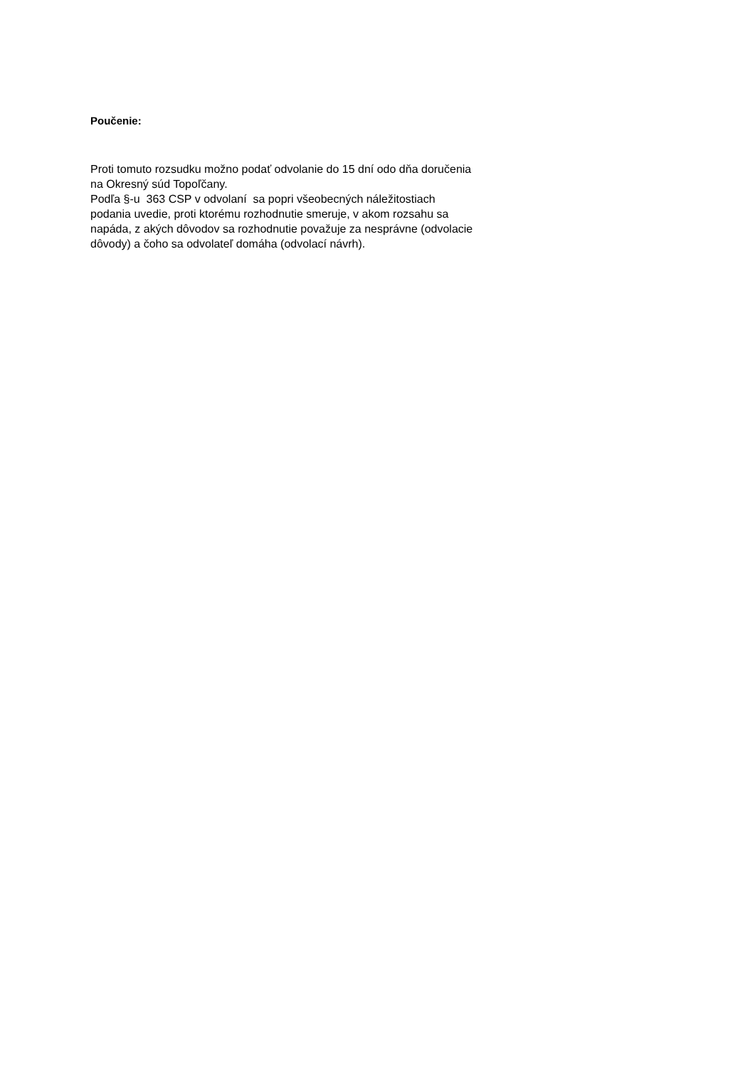Poučenie:
Proti tomuto rozsudku možno podať odvolanie do 15 dní odo dňa doručenia na Okresný súd Topoľčany.
Podľa §-u 363 CSP v odvolaní sa popri všeobecných náležitostiach podania uvedie, proti ktorému rozhodnutie smeruje, v akom rozsahu sa napáda, z akých dôvodov sa rozhodnutie považuje za nesprávne (odvolacie dôvody) a čoho sa odvolateľ domáha (odvolací návrh).